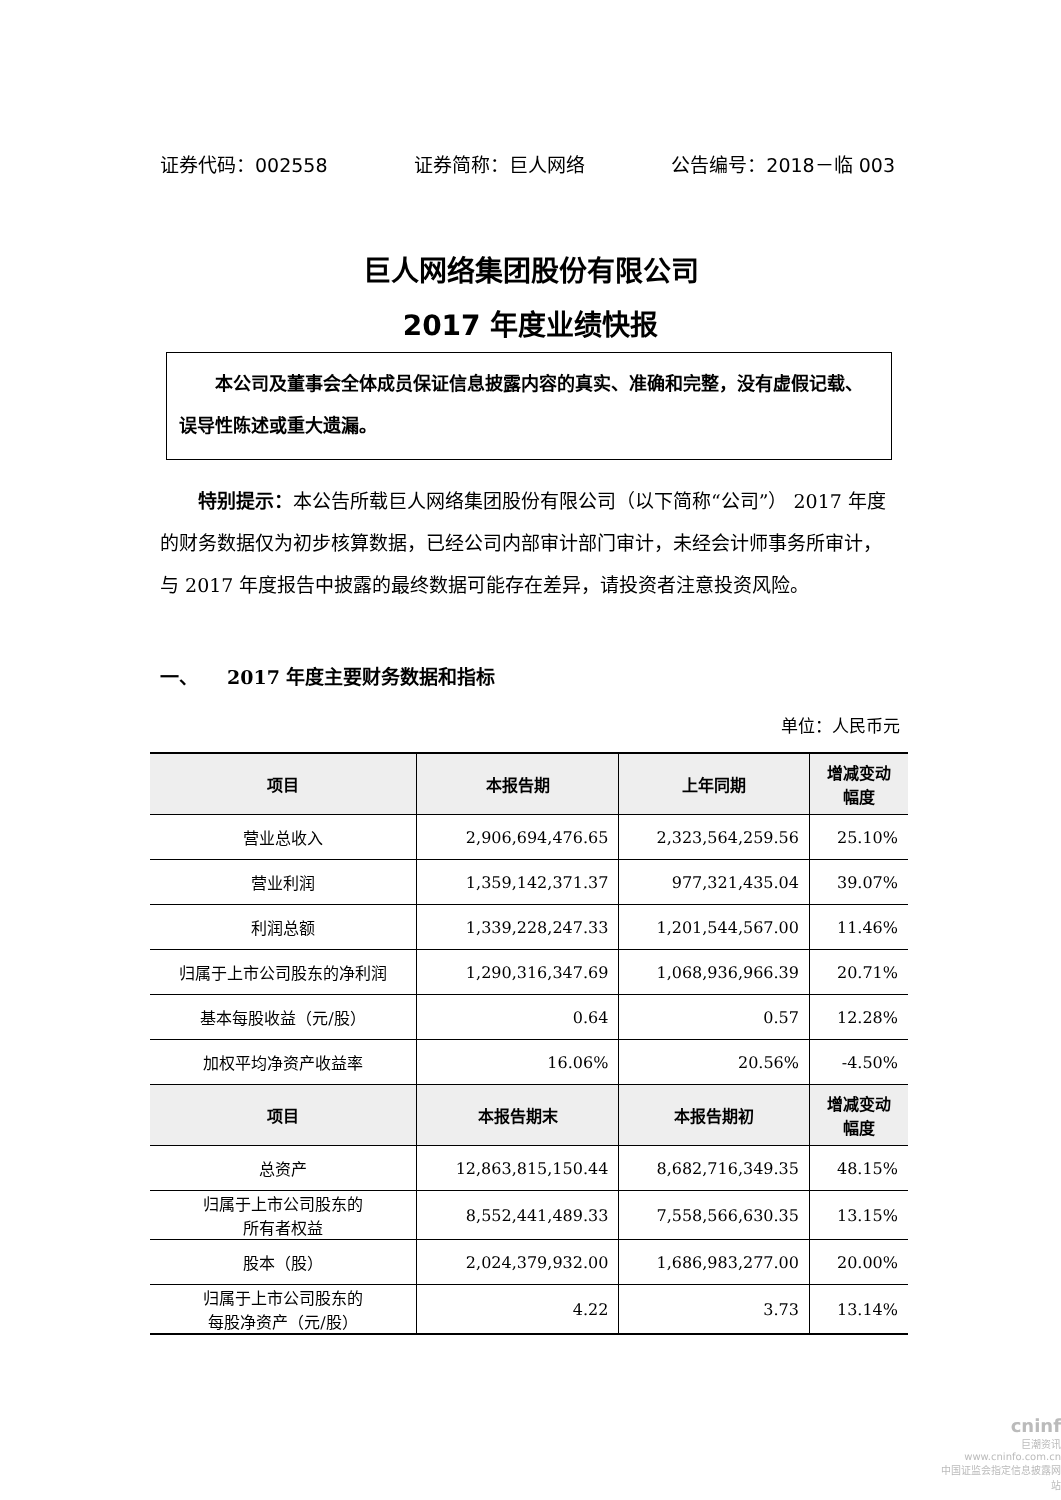证券代码：002558 证券简称：巨人网络 公告编号：2018－临 003
巨人网络集团股份有限公司
2017 年度业绩快报
　　本公司及董事会全体成员保证信息披露内容的真实、准确和完整，没有虚假记载、误导性陈述或重大遗漏。
特别提示：本公告所载巨人网络集团股份有限公司（以下简称“公司”） 2017 年度的财务数据仅为初步核算数据，已经公司内部审计部门审计，未经会计师事务所审计，与 2017 年度报告中披露的最终数据可能存在差异，请投资者注意投资风险。
一、　　2017 年度主要财务数据和指标
单位：人民币元
| 项目 | 本报告期 | 上年同期 | 增减变动 幅度 |
| --- | --- | --- | --- |
| 营业总收入 | 2,906,694,476.65 | 2,323,564,259.56 | 25.10% |
| 营业利润 | 1,359,142,371.37 | 977,321,435.04 | 39.07% |
| 利润总额 | 1,339,228,247.33 | 1,201,544,567.00 | 11.46% |
| 归属于上市公司股东的净利润 | 1,290,316,347.69 | 1,068,936,966.39 | 20.71% |
| 基本每股收益（元/股） | 0.64 | 0.57 | 12.28% |
| 加权平均净资产收益率 | 16.06% | 20.56% | -4.50% |
| 项目 | 本报告期末 | 本报告期初 | 增减变动 幅度 |
| 总资产 | 12,863,815,150.44 | 8,682,716,349.35 | 48.15% |
| 归属于上市公司股东的 所有者权益 | 8,552,441,489.33 | 7,558,566,630.35 | 13.15% |
| 股本（股） | 2,024,379,932.00 | 1,686,983,277.00 | 20.00% |
| 归属于上市公司股东的 每股净资产（元/股） | 4.22 | 3.73 | 13.14% |
cninf
巨潮资讯
www.cninfo.com.cn
中国证监会指定信息披露网站